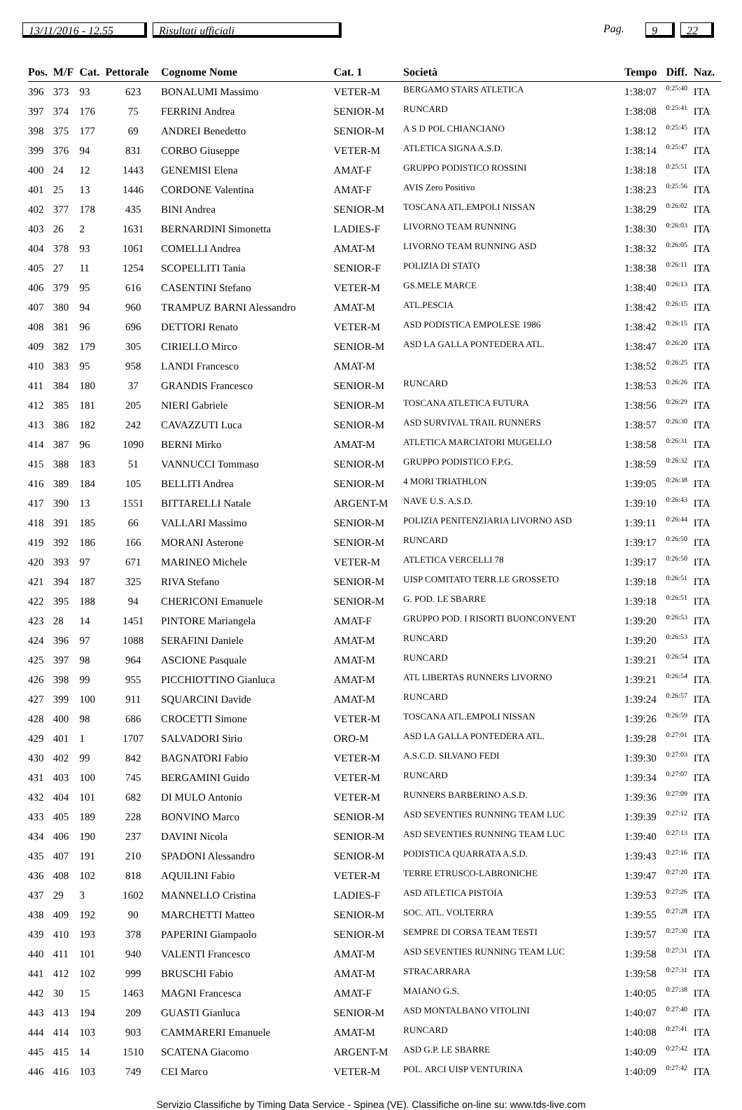13/11/2016 - 12.55 Risultati ufficiali Pag. 9 22
| Pos. | M/F | Cat. | Pettorale | Cognome Nome | Cat. 1 | Società | Tempo | Diff. | Naz. |
| --- | --- | --- | --- | --- | --- | --- | --- | --- | --- |
| 396 | 373 | 93 | 623 | BONALUMI Massimo | VETER-M | BERGAMO STARS ATLETICA | 1:38:07 | 0:25:40 | ITA |
| 397 | 374 | 176 | 75 | FERRINI Andrea | SENIOR-M | RUNCARD | 1:38:08 | 0:25:41 | ITA |
| 398 | 375 | 177 | 69 | ANDREI Benedetto | SENIOR-M | A S D POL CHIANCIANO | 1:38:12 | 0:25:45 | ITA |
| 399 | 376 | 94 | 831 | CORBO Giuseppe | VETER-M | ATLETICA SIGNA A.S.D. | 1:38:14 | 0:25:47 | ITA |
| 400 | 24 | 12 | 1443 | GENEMISI Elena | AMAT-F | GRUPPO PODISTICO ROSSINI | 1:38:18 | 0:25:51 | ITA |
| 401 | 25 | 13 | 1446 | CORDONE Valentina | AMAT-F | AVIS Zero Positivo | 1:38:23 | 0:25:56 | ITA |
| 402 | 377 | 178 | 435 | BINI Andrea | SENIOR-M | TOSCANA ATL.EMPOLI NISSAN | 1:38:29 | 0:26:02 | ITA |
| 403 | 26 | 2 | 1631 | BERNARDINI Simonetta | LADIES-F | LIVORNO TEAM RUNNING | 1:38:30 | 0:26:03 | ITA |
| 404 | 378 | 93 | 1061 | COMELLI Andrea | AMAT-M | LIVORNO TEAM RUNNING ASD | 1:38:32 | 0:26:05 | ITA |
| 405 | 27 | 11 | 1254 | SCOPELLITI Tania | SENIOR-F | POLIZIA DI STATO | 1:38:38 | 0:26:11 | ITA |
| 406 | 379 | 95 | 616 | CASENTINI Stefano | VETER-M | GS.MELE MARCE | 1:38:40 | 0:26:13 | ITA |
| 407 | 380 | 94 | 960 | TRAMPUZ BARNI Alessandro | AMAT-M | ATL.PESCIA | 1:38:42 | 0:26:15 | ITA |
| 408 | 381 | 96 | 696 | DETTORI Renato | VETER-M | ASD PODISTICA EMPOLESE 1986 | 1:38:42 | 0:26:15 | ITA |
| 409 | 382 | 179 | 305 | CIRIELLO Mirco | SENIOR-M | ASD LA GALLA PONTEDERA ATL. | 1:38:47 | 0:26:20 | ITA |
| 410 | 383 | 95 | 958 | LANDI Francesco | AMAT-M | | 1:38:52 | 0:26:25 | ITA |
| 411 | 384 | 180 | 37 | GRANDIS Francesco | SENIOR-M | RUNCARD | 1:38:53 | 0:26:26 | ITA |
| 412 | 385 | 181 | 205 | NIERI Gabriele | SENIOR-M | TOSCANA ATLETICA FUTURA | 1:38:56 | 0:26:29 | ITA |
| 413 | 386 | 182 | 242 | CAVAZZUTI Luca | SENIOR-M | ASD SURVIVAL TRAIL RUNNERS | 1:38:57 | 0:26:30 | ITA |
| 414 | 387 | 96 | 1090 | BERNI Mirko | AMAT-M | ATLETICA MARCIATORI MUGELLO | 1:38:58 | 0:26:31 | ITA |
| 415 | 388 | 183 | 51 | VANNUCCI Tommaso | SENIOR-M | GRUPPO PODISTICO F.P.G. | 1:38:59 | 0:26:32 | ITA |
| 416 | 389 | 184 | 105 | BELLITI Andrea | SENIOR-M | 4 MORI TRIATHLON | 1:39:05 | 0:26:38 | ITA |
| 417 | 390 | 13 | 1551 | BITTARELLI Natale | ARGENT-M | NAVE U.S. A.S.D. | 1:39:10 | 0:26:43 | ITA |
| 418 | 391 | 185 | 66 | VALLARI Massimo | SENIOR-M | POLIZIA PENITENZIARIA LIVORNO ASD | 1:39:11 | 0:26:44 | ITA |
| 419 | 392 | 186 | 166 | MORANI Asterone | SENIOR-M | RUNCARD | 1:39:17 | 0:26:50 | ITA |
| 420 | 393 | 97 | 671 | MARINEO Michele | VETER-M | ATLETICA VERCELLI 78 | 1:39:17 | 0:26:50 | ITA |
| 421 | 394 | 187 | 325 | RIVA Stefano | SENIOR-M | UISP COMITATO TERR.LE GROSSETO | 1:39:18 | 0:26:51 | ITA |
| 422 | 395 | 188 | 94 | CHERICONI Emanuele | SENIOR-M | G. POD. LE SBARRE | 1:39:18 | 0:26:51 | ITA |
| 423 | 28 | 14 | 1451 | PINTORE Mariangela | AMAT-F | GRUPPO POD. I RISORTI BUONCONVENT | 1:39:20 | 0:26:53 | ITA |
| 424 | 396 | 97 | 1088 | SERAFINI Daniele | AMAT-M | RUNCARD | 1:39:20 | 0:26:53 | ITA |
| 425 | 397 | 98 | 964 | ASCIONE Pasquale | AMAT-M | RUNCARD | 1:39:21 | 0:26:54 | ITA |
| 426 | 398 | 99 | 955 | PICCHIOTTINO Gianluca | AMAT-M | ATL LIBERTAS RUNNERS LIVORNO | 1:39:21 | 0:26:54 | ITA |
| 427 | 399 | 100 | 911 | SQUARCINI Davide | AMAT-M | RUNCARD | 1:39:24 | 0:26:57 | ITA |
| 428 | 400 | 98 | 686 | CROCETTI Simone | VETER-M | TOSCANA ATL.EMPOLI NISSAN | 1:39:26 | 0:26:59 | ITA |
| 429 | 401 | 1 | 1707 | SALVADORI Sirio | ORO-M | ASD LA GALLA PONTEDERA ATL. | 1:39:28 | 0:27:01 | ITA |
| 430 | 402 | 99 | 842 | BAGNATORI Fabio | VETER-M | A.S.C.D. SILVANO FEDI | 1:39:30 | 0:27:03 | ITA |
| 431 | 403 | 100 | 745 | BERGAMINI Guido | VETER-M | RUNCARD | 1:39:34 | 0:27:07 | ITA |
| 432 | 404 | 101 | 682 | DI MULO Antonio | VETER-M | RUNNERS BARBERINO A.S.D. | 1:39:36 | 0:27:09 | ITA |
| 433 | 405 | 189 | 228 | BONVINO Marco | SENIOR-M | ASD SEVENTIES RUNNING TEAM LUC | 1:39:39 | 0:27:12 | ITA |
| 434 | 406 | 190 | 237 | DAVINI Nicola | SENIOR-M | ASD SEVENTIES RUNNING TEAM LUC | 1:39:40 | 0:27:13 | ITA |
| 435 | 407 | 191 | 210 | SPADONI Alessandro | SENIOR-M | PODISTICA QUARRATA A.S.D. | 1:39:43 | 0:27:16 | ITA |
| 436 | 408 | 102 | 818 | AQUILINI Fabio | VETER-M | TERRE ETRUSCO-LABRONICHE | 1:39:47 | 0:27:20 | ITA |
| 437 | 29 | 3 | 1602 | MANNELLO Cristina | LADIES-F | ASD ATLETICA PISTOIA | 1:39:53 | 0:27:26 | ITA |
| 438 | 409 | 192 | 90 | MARCHETTI Matteo | SENIOR-M | SOC. ATL. VOLTERRA | 1:39:55 | 0:27:28 | ITA |
| 439 | 410 | 193 | 378 | PAPERINI Giampaolo | SENIOR-M | SEMPRE DI CORSA TEAM TESTI | 1:39:57 | 0:27:30 | ITA |
| 440 | 411 | 101 | 940 | VALENTI Francesco | AMAT-M | ASD SEVENTIES RUNNING TEAM LUC | 1:39:58 | 0:27:31 | ITA |
| 441 | 412 | 102 | 999 | BRUSCHI Fabio | AMAT-M | STRACARRARA | 1:39:58 | 0:27:31 | ITA |
| 442 | 30 | 15 | 1463 | MAGNI Francesca | AMAT-F | MAIANO G.S. | 1:40:05 | 0:27:38 | ITA |
| 443 | 413 | 194 | 209 | GUASTI Gianluca | SENIOR-M | ASD MONTALBANO VITOLINI | 1:40:07 | 0:27:40 | ITA |
| 444 | 414 | 103 | 903 | CAMMARERI Emanuele | AMAT-M | RUNCARD | 1:40:08 | 0:27:41 | ITA |
| 445 | 415 | 14 | 1510 | SCATENA Giacomo | ARGENT-M | ASD G.P. LE SBARRE | 1:40:09 | 0:27:42 | ITA |
| 446 | 416 | 103 | 749 | CEI Marco | VETER-M | POL. ARCI UISP VENTURINA | 1:40:09 | 0:27:42 | ITA |
Servizio Classifiche by Timing Data Service - Spinea (VE). Classifiche on-line su: www.tds-live.com